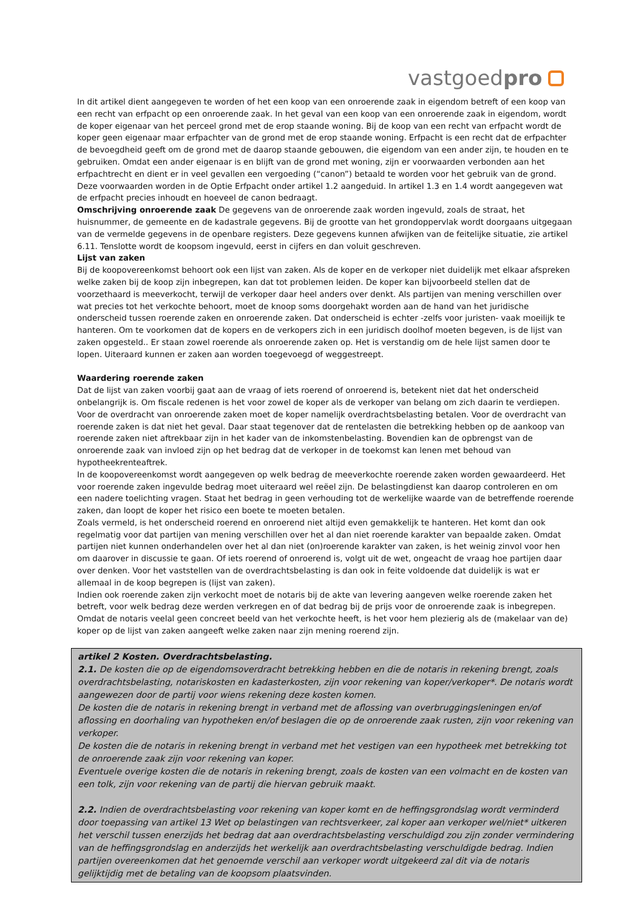vastgoedpro
In dit artikel dient aangegeven te worden of het een koop van een onroerende zaak in eigendom betreft of een koop van een recht van erfpacht op een onroerende zaak. In het geval van een koop van een onroerende zaak in eigendom, wordt de koper eigenaar van het perceel grond met de erop staande woning. Bij de koop van een recht van erfpacht wordt de koper geen eigenaar maar erfpachter van de grond met de erop staande woning. Erfpacht is een recht dat de erfpachter de bevoegdheid geeft om de grond met de daarop staande gebouwen, die eigendom van een ander zijn, te houden en te gebruiken. Omdat een ander eigenaar is en blijft van de grond met woning, zijn er voorwaarden verbonden aan het erfpachtrecht en dient er in veel gevallen een vergoeding (“canon”) betaald te worden voor het gebruik van de grond. Deze voorwaarden worden in de Optie Erfpacht onder artikel 1.2 aangeduid. In artikel 1.3 en 1.4 wordt aangegeven wat de erfpacht precies inhoudt en hoeveel de canon bedraagt.
Omschrijving onroerende zaak De gegevens van de onroerende zaak worden ingevuld, zoals de straat, het huisnummer, de gemeente en de kadastrale gegevens. Bij de grootte van het grondoppervlak wordt doorgaans uitgegaan van de vermelde gegevens in de openbare registers. Deze gegevens kunnen afwijken van de feitelijke situatie, zie artikel 6.11. Tenslotte wordt de koopsom ingevuld, eerst in cijfers en dan voluit geschreven.
Lijst van zaken
Bij de koopovereenkomst behoort ook een lijst van zaken. Als de koper en de verkoper niet duidelijk met elkaar afspreken welke zaken bij de koop zijn inbegrepen, kan dat tot problemen leiden. De koper kan bijvoorbeeld stellen dat de voorzethaard is meeverkocht, terwijl de verkoper daar heel anders over denkt. Als partijen van mening verschillen over wat precies tot het verkochte behoort, moet de knoop soms doorgehakt worden aan de hand van het juridische onderscheid tussen roerende zaken en onroerende zaken. Dat onderscheid is echter -zelfs voor juristen- vaak moeilijk te hanteren. Om te voorkomen dat de kopers en de verkopers zich in een juridisch doolhof moeten begeven, is de lijst van zaken opgesteld.. Er staan zowel roerende als onroerende zaken op. Het is verstandig om de hele lijst samen door te lopen. Uiteraard kunnen er zaken aan worden toegevoegd of weggestreept.
Waardering roerende zaken
Dat de lijst van zaken voorbij gaat aan de vraag of iets roerend of onroerend is, betekent niet dat het onderscheid onbelangrijk is. Om fiscale redenen is het voor zowel de koper als de verkoper van belang om zich daarin te verdiepen. Voor de overdracht van onroerende zaken moet de koper namelijk overdrachtsbelasting betalen. Voor de overdracht van roerende zaken is dat niet het geval. Daar staat tegenover dat de rentelasten die betrekking hebben op de aankoop van roerende zaken niet aftrekbaar zijn in het kader van de inkomstenbelasting. Bovendien kan de opbrengst van de onroerende zaak van invloed zijn op het bedrag dat de verkoper in de toekomst kan lenen met behoud van hypotheekrenteaftrek.
In de koopovereenkomst wordt aangegeven op welk bedrag de meeverkochte roerende zaken worden gewaardeerd. Het voor roerende zaken ingevulde bedrag moet uiteraard wel reëel zijn. De belastingdienst kan daarop controleren en om een nadere toelichting vragen. Staat het bedrag in geen verhouding tot de werkelijke waarde van de betreffende roerende zaken, dan loopt de koper het risico een boete te moeten betalen.
Zoals vermeld, is het onderscheid roerend en onroerend niet altijd even gemakkelijk te hanteren. Het komt dan ook regelmatig voor dat partijen van mening verschillen over het al dan niet roerende karakter van bepaalde zaken. Omdat partijen niet kunnen onderhandelen over het al dan niet (on)roerende karakter van zaken, is het weinig zinvol voor hen om daarover in discussie te gaan. Of iets roerend of onroerend is, volgt uit de wet, ongeacht de vraag hoe partijen daar over denken. Voor het vaststellen van de overdrachtsbelasting is dan ook in feite voldoende dat duidelijk is wat er allemaal in de koop begrepen is (lijst van zaken).
Indien ook roerende zaken zijn verkocht moet de notaris bij de akte van levering aangeven welke roerende zaken het betreft, voor welk bedrag deze werden verkregen en of dat bedrag bij de prijs voor de onroerende zaak is inbegrepen. Omdat de notaris veelal geen concreet beeld van het verkochte heeft, is het voor hem plezierig als de (makelaar van de) koper op de lijst van zaken aangeeft welke zaken naar zijn mening roerend zijn.
artikel 2 Kosten. Overdrachtsbelasting.
2.1. De kosten die op de eigendomsoverdracht betrekking hebben en die de notaris in rekening brengt, zoals overdrachtsbelasting, notariskosten en kadasterkosten, zijn voor rekening van koper/verkoper*. De notaris wordt aangewezen door de partij voor wiens rekening deze kosten komen.
De kosten die de notaris in rekening brengt in verband met de aflossing van overbruggingsleningen en/of aflossing en doorhaling van hypotheken en/of beslagen die op de onroerende zaak rusten, zijn voor rekening van verkoper.
De kosten die de notaris in rekening brengt in verband met het vestigen van een hypotheek met betrekking tot de onroerende zaak zijn voor rekening van koper.
Eventuele overige kosten die de notaris in rekening brengt, zoals de kosten van een volmacht en de kosten van een tolk, zijn voor rekening van de partij die hiervan gebruik maakt.
2.2. Indien de overdrachtsbelasting voor rekening van koper komt en de heffingsgrondslag wordt verminderd door toepassing van artikel 13 Wet op belastingen van rechtsverkeer, zal koper aan verkoper wel/niet* uitkeren het verschil tussen enerzijds het bedrag dat aan overdrachtsbelasting verschuldigd zou zijn zonder vermindering van de heffingsgrondslag en anderzijds het werkelijk aan overdrachtsbelasting verschuldigde bedrag. Indien partijen overeenkomen dat het genoemde verschil aan verkoper wordt uitgekeerd zal dit via de notaris gelijktijdig met de betaling van de koopsom plaatsvinden.